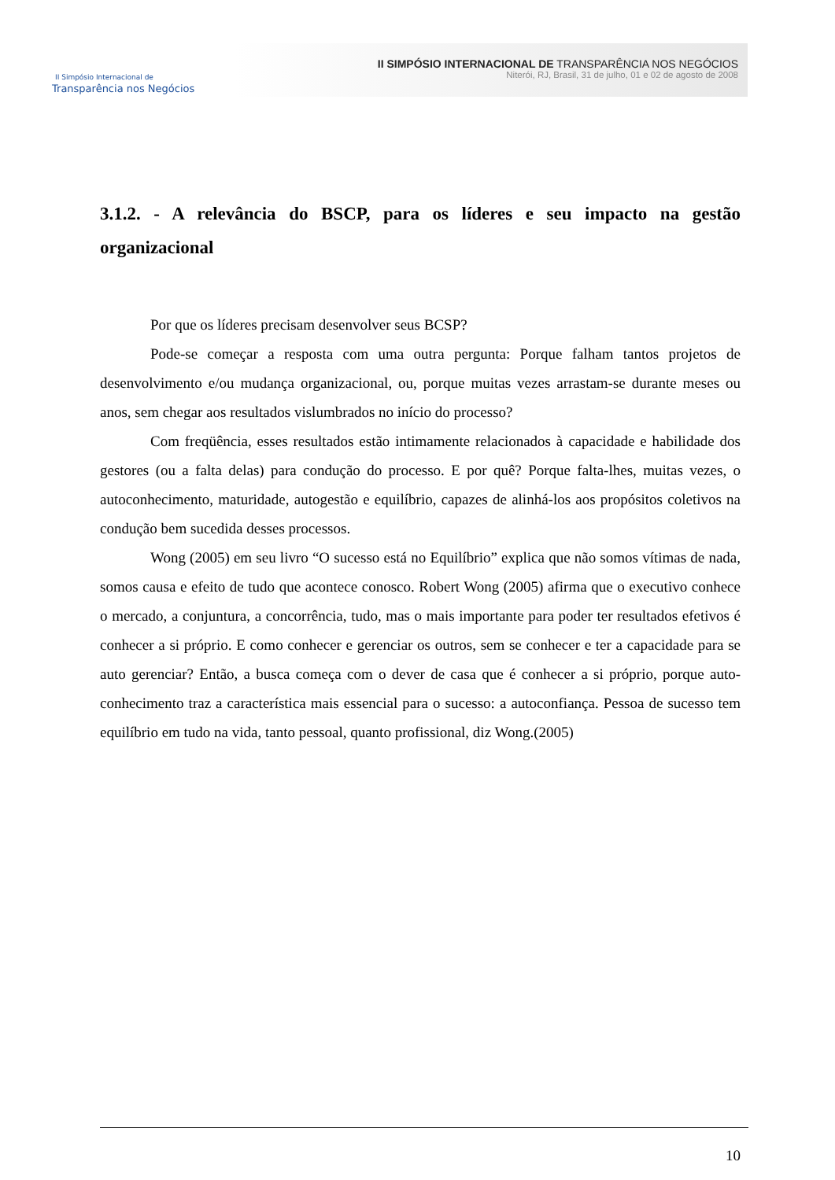II Simpósio Internacional de
Transparência nos Negócios
II SIMPÓSIO INTERNACIONAL DE TRANSPARÊNCIA NOS NEGÓCIOS
Niterói, RJ, Brasil, 31 de julho, 01 e 02 de agosto de 2008
3.1.2. - A relevância do BSCP, para os líderes e seu impacto na gestão organizacional
Por que os líderes precisam desenvolver seus BCSP?
Pode-se começar a resposta com uma outra pergunta: Porque falham tantos projetos de desenvolvimento e/ou mudança organizacional, ou, porque muitas vezes arrastam-se durante meses ou anos, sem chegar aos resultados vislumbrados no início do processo?
Com freqüência, esses resultados estão intimamente relacionados à capacidade e habilidade dos gestores (ou a falta delas) para condução do processo. E por quê? Porque falta-lhes, muitas vezes, o autoconhecimento, maturidade, autogestão e equilíbrio, capazes de alinhá-los aos propósitos coletivos na condução bem sucedida desses processos.
Wong (2005) em seu livro “O sucesso está no Equilíbrio” explica que não somos vítimas de nada, somos causa e efeito de tudo que acontece conosco. Robert Wong (2005) afirma que o executivo conhece o mercado, a conjuntura, a concorrência, tudo, mas o mais importante para poder ter resultados efetivos é conhecer a si próprio. E como conhecer e gerenciar os outros, sem se conhecer e ter a capacidade para se auto gerenciar? Então, a busca começa com o dever de casa que é conhecer a si próprio, porque auto-conhecimento traz a característica mais essencial para o sucesso: a autoconfiança. Pessoa de sucesso tem equilíbrio em tudo na vida, tanto pessoal, quanto profissional, diz Wong.(2005)
10